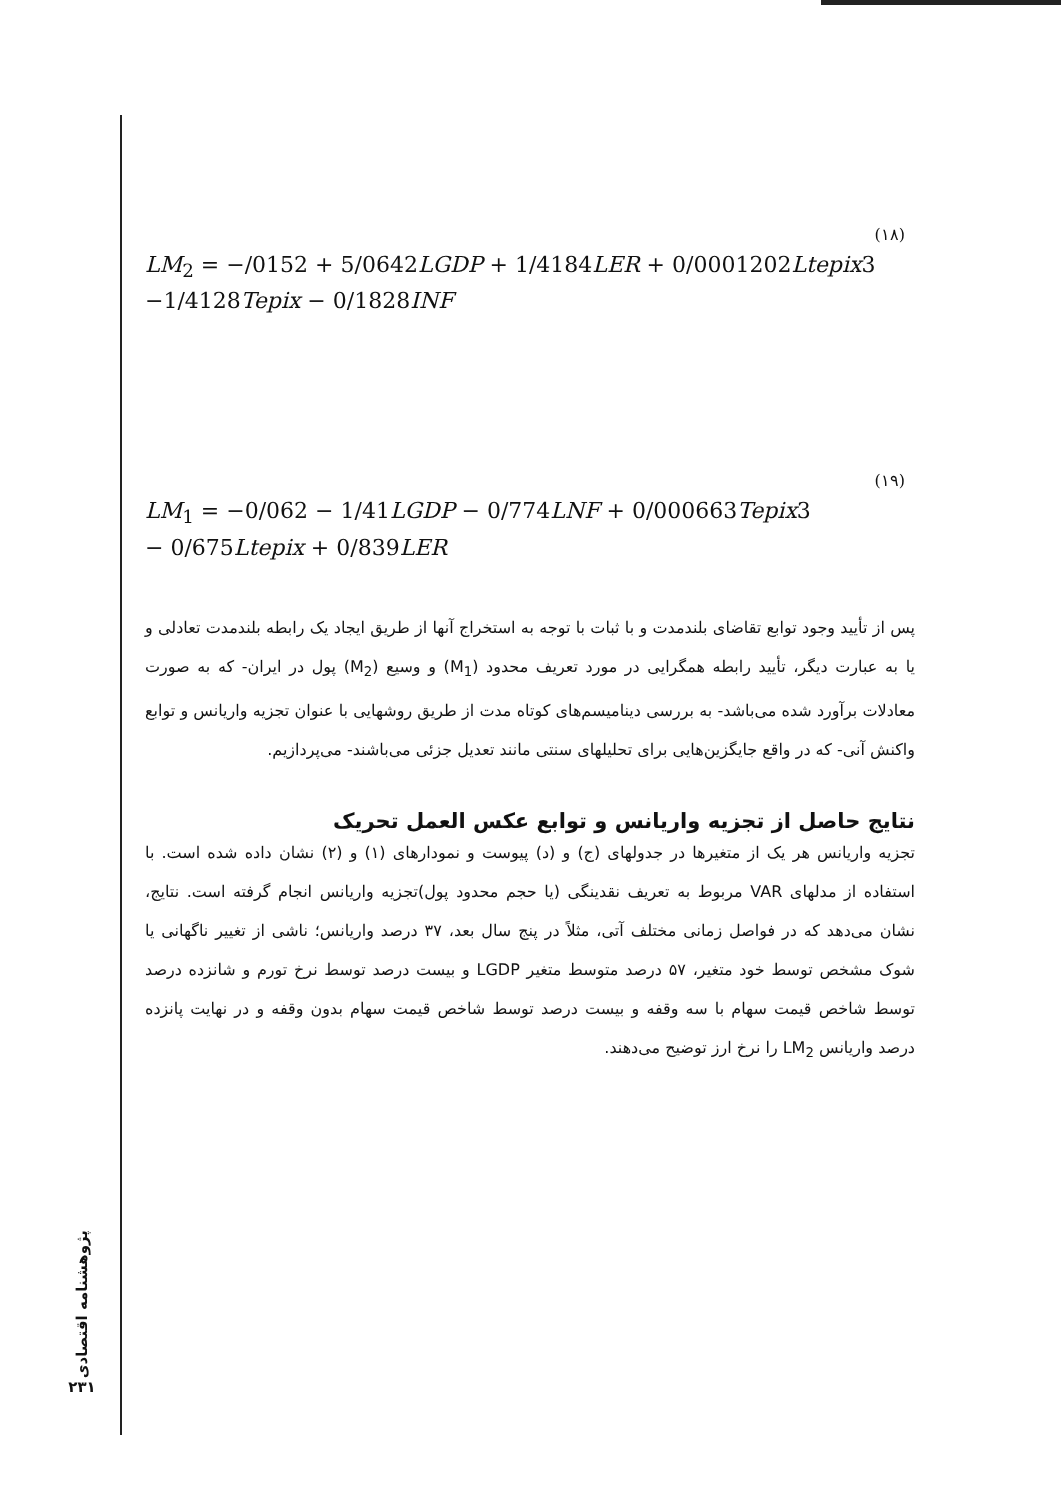(۱۸)
LM<sub>2</sub> = −/0152 + 5/0642LGDP + 1/4184LER + 0/0001202Ltepix3
−1/4128Tepix − 0/1828INF
(۱۹)
LM<sub>1</sub> = −0/062 − 1/41LGDP − 0/774LNF + 0/000663Tepix3
− 0/675Ltepix + 0/839LER
پس از تأیید وجود توابع تقاضای بلندمدت و با ثبات با توجه به استخراج آنها از طریق ایجاد یک رابطه بلندمدت تعادلی و یا به عبارت دیگر، تأیید رابطه همگرایی در مورد تعریف محدود (M<sub>1</sub>) و وسیع (M<sub>2</sub>) پول در ایران- که به صورت معادلات برآورد شده می‌باشد- به بررسی دینامیسم‌های کوتاه مدت از طریق روشهایی با عنوان تجزیه واریانس و توابع واکنش آنی- که در واقع جایگزین‌هایی برای تحلیلهای سنتی مانند تعدیل جزئی می‌باشند- می‌پردازیم.
نتایج حاصل از تجزیه واریانس و توابع عکس العمل تحریک
تجزیه واریانس هر یک از متغیرها در جدولهای (ج) و (د) پیوست و نمودارهای (۱) و (۲) نشان داده شده است. با استفاده از مدلهای VAR مربوط به تعریف نقدینگی (یا حجم محدود پول)تجزیه واریانس انجام گرفته است. نتایج، نشان می‌دهد که در فواصل زمانی مختلف آتی، مثلاً در پنج سال بعد، ۳۷ درصد واریانس؛ ناشی از تغییر ناگهانی یا شوک مشخص توسط خود متغیر، ۵۷ درصد متوسط متغیر LGDP و بیست درصد توسط نرخ تورم و شانزده درصد توسط شاخص قیمت سهام با سه وقفه و بیست درصد توسط شاخص قیمت سهام بدون وقفه و در نهایت پانزده درصد واریانس LM<sub>2</sub> را نرخ ارز توضیح می‌دهند.
پژوهشنامه اقتصادی
۲۳۱